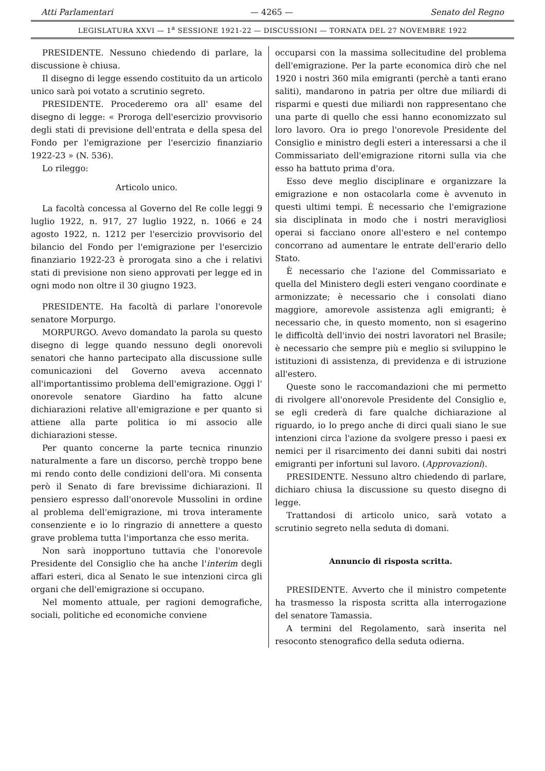Atti Parlamentari — 4265 — Senato del Regno
LEGISLATURA XXVI — 1<sup>a</sup> SESSIONE 1921-22 — DISCUSSIONI — TORNATA DEL 27 NOVEMBRE 1922
PRESIDENTE. Nessuno chiedendo di parlare, la discussione è chiusa.
Il disegno di legge essendo costituito da un articolo unico sarà poi votato a scrutinio segreto.
PRESIDENTE. Procederemo ora all' esame del disegno di legge: « Proroga dell'esercizio provvisorio degli stati di previsione dell'entrata e della spesa del Fondo per l'emigrazione per l'esercizio finanziario 1922-23 » (N. 536).
Lo rileggo:
Articolo unico.
La facoltà concessa al Governo del Re colle leggi 9 luglio 1922, n. 917, 27 luglio 1922, n. 1066 e 24 agosto 1922, n. 1212 per l'esercizio provvisorio del bilancio del Fondo per l'emigrazione per l'esercizio finanziario 1922-23 è prorogata sino a che i relativi stati di previsione non sieno approvati per legge ed in ogni modo non oltre il 30 giugno 1923.
PRESIDENTE. Ha facoltà di parlare l'onorevole senatore Morpurgo.
MORPURGO. Avevo domandato la parola su questo disegno di legge quando nessuno degli onorevoli senatori che hanno partecipato alla discussione sulle comunicazioni del Governo aveva accennato all'importantissimo problema dell'emigrazione. Oggi l' onorevole senatore Giardino ha fatto alcune dichiarazioni relative all'emigrazione e per quanto si attiene alla parte politica io mi associo alle dichiarazioni stesse.
Per quanto concerne la parte tecnica rinunzio naturalmente a fare un discorso, perchè troppo bene mi rendo conto delle condizioni dell'ora. Mi consenta però il Senato di fare brevissime dichiarazioni. Il pensiero espresso dall'onorevole Mussolini in ordine al problema dell'emigrazione, mi trova interamente consenziente e io lo ringrazio di annettere a questo grave problema tutta l'importanza che esso merita.
Non sarà inopportuno tuttavia che l'onorevole Presidente del Consiglio che ha anche l'interim degli affari esteri, dica al Senato le sue intenzioni circa gli organi che dell'emigrazione si occupano.
Nel momento attuale, per ragioni demografiche, sociali, politiche ed economiche conviene
occuparsi con la massima sollecitudine del problema dell'emigrazione. Per la parte economica dirò che nel 1920 i nostri 360 mila emigranti (perchè a tanti erano saliti), mandarono in patria per oltre due miliardi di risparmi e questi due miliardi non rappresentano che una parte di quello che essi hanno economizzato sul loro lavoro. Ora io prego l'onorevole Presidente del Consiglio e ministro degli esteri a interessarsi a che il Commissariato dell'emigrazione ritorni sulla via che esso ha battuto prima d'ora.
Esso deve meglio disciplinare e organizzare la emigrazione e non ostacolarla come è avvenuto in questi ultimi tempi. È necessario che l'emigrazione sia disciplinata in modo che i nostri meravigliosi operai si facciano onore all'estero e nel contempo concorrano ad aumentare le entrate dell'erario dello Stato.
È necessario che l'azione del Commissariato e quella del Ministero degli esteri vengano coordinate e armonizzate; è necessario che i consolati diano maggiore, amorevole assistenza agli emigranti; è necessario che, in questo momento, non si esagerino le difficoltà dell'invio dei nostri lavoratori nel Brasile; è necessario che sempre più e meglio si sviluppino le istituzioni di assistenza, di previdenza e di istruzione all'estero.
Queste sono le raccomandazioni che mi permetto di rivolgere all'onorevole Presidente del Consiglio e, se egli crederà di fare qualche dichiarazione al riguardo, io lo prego anche di dirci quali siano le sue intenzioni circa l'azione da svolgere presso i paesi ex nemici per il risarcimento dei danni subiti dai nostri emigranti per infortuni sul lavoro. (Approvazioni).
PRESIDENTE. Nessuno altro chiedendo di parlare, dichiaro chiusa la discussione su questo disegno di legge.
Trattandosi di articolo unico, sarà votato a scrutinio segreto nella seduta di domani.
Annuncio di risposta scritta.
PRESIDENTE. Avverto che il ministro competente ha trasmesso la risposta scritta alla interrogazione del senatore Tamassia.
A termini del Regolamento, sarà inserita nel resoconto stenografico della seduta odierna.